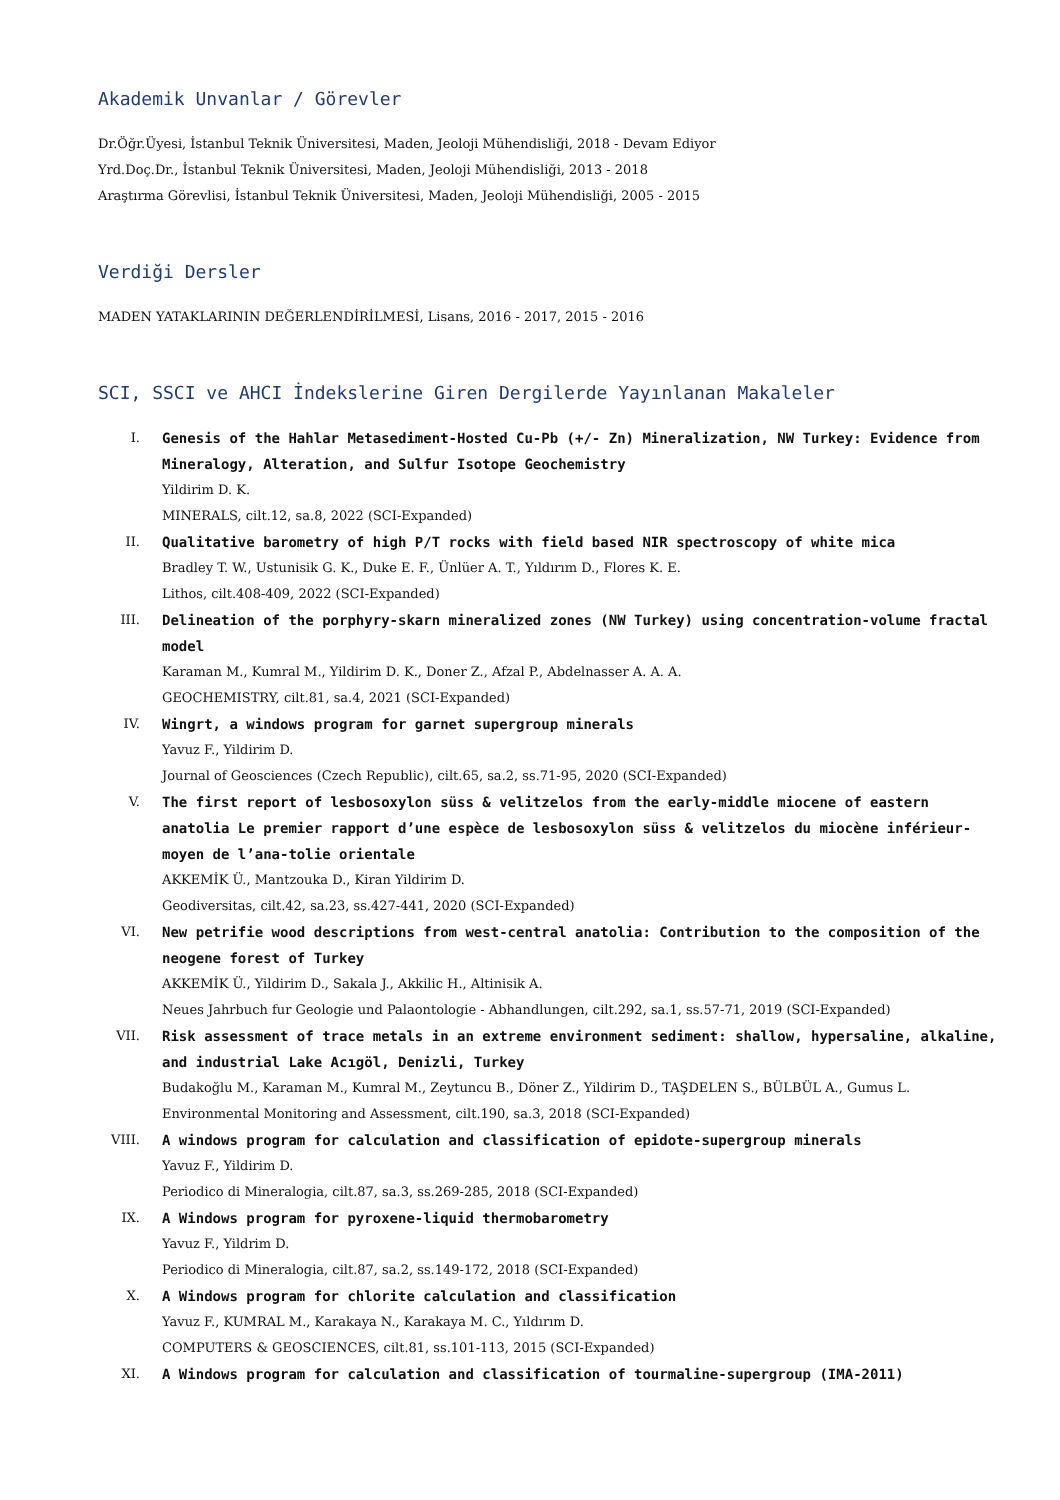Akademik Unvanlar / Görevler
Dr.Öğr.Üyesi, İstanbul Teknik Üniversitesi, Maden, Jeoloji Mühendisliği, 2018 - Devam Ediyor
Yrd.Doç.Dr., İstanbul Teknik Üniversitesi, Maden, Jeoloji Mühendisliği, 2013 - 2018
Araştırma Görevlisi, İstanbul Teknik Üniversitesi, Maden, Jeoloji Mühendisliği, 2005 - 2015
Verdiği Dersler
MADEN YATAKLARININ DEĞERLENDİRİLMESİ, Lisans, 2016 - 2017, 2015 - 2016
SCI, SSCI ve AHCI İndekslerine Giren Dergilerde Yayınlanan Makaleler
I. Genesis of the Hahlar Metasediment-Hosted Cu-Pb (+/- Zn) Mineralization, NW Turkey: Evidence from Mineralogy, Alteration, and Sulfur Isotope Geochemistry
Yildirim D. K.
MINERALS, cilt.12, sa.8, 2022 (SCI-Expanded)
II. Qualitative barometry of high P/T rocks with field based NIR spectroscopy of white mica
Bradley T. W., Ustunisik G. K., Duke E. F., Ünlüer A. T., Yıldırım D., Flores K. E.
Lithos, cilt.408-409, 2022 (SCI-Expanded)
III. Delineation of the porphyry-skarn mineralized zones (NW Turkey) using concentration-volume fractal model
Karaman M., Kumral M., Yildirim D. K., Doner Z., Afzal P., Abdelnasser A. A. A.
GEOCHEMISTRY, cilt.81, sa.4, 2021 (SCI-Expanded)
IV. Wingrt, a windows program for garnet supergroup minerals
Yavuz F., Yildirim D.
Journal of Geosciences (Czech Republic), cilt.65, sa.2, ss.71-95, 2020 (SCI-Expanded)
V. The first report of lesbosoxylon süss & velitzelos from the early-middle miocene of eastern anatolia Le premier rapport d’une espèce de lesbosoxylon süss & velitzelos du miocène inférieur-moyen de l’ana-tolie orientale
AKKEMİK Ü., Mantzouka D., Kiran Yildirim D.
Geodiversitas, cilt.42, sa.23, ss.427-441, 2020 (SCI-Expanded)
VI. New petrifie wood descriptions from west-central anatolia: Contribution to the composition of the neogene forest of Turkey
AKKEMİK Ü., Yildirim D., Sakala J., Akkilic H., Altinisik A.
Neues Jahrbuch fur Geologie und Palaontologie - Abhandlungen, cilt.292, sa.1, ss.57-71, 2019 (SCI-Expanded)
VII. Risk assessment of trace metals in an extreme environment sediment: shallow, hypersaline, alkaline, and industrial Lake Acıgöl, Denizli, Turkey
Budakoğlu M., Karaman M., Kumral M., Zeytuncu B., Döner Z., Yildirim D., TAŞDELEN S., BÜLBÜL A., Gumus L.
Environmental Monitoring and Assessment, cilt.190, sa.3, 2018 (SCI-Expanded)
VIII. A windows program for calculation and classification of epidote-supergroup minerals
Yavuz F., Yildirim D.
Periodico di Mineralogia, cilt.87, sa.3, ss.269-285, 2018 (SCI-Expanded)
IX. A Windows program for pyroxene-liquid thermobarometry
Yavuz F., Yildrim D.
Periodico di Mineralogia, cilt.87, sa.2, ss.149-172, 2018 (SCI-Expanded)
X. A Windows program for chlorite calculation and classification
Yavuz F., KUMRAL M., Karakaya N., Karakaya M. C., Yıldırım D.
COMPUTERS & GEOSCIENCES, cilt.81, ss.101-113, 2015 (SCI-Expanded)
XI. A Windows program for calculation and classification of tourmaline-supergroup (IMA-2011)